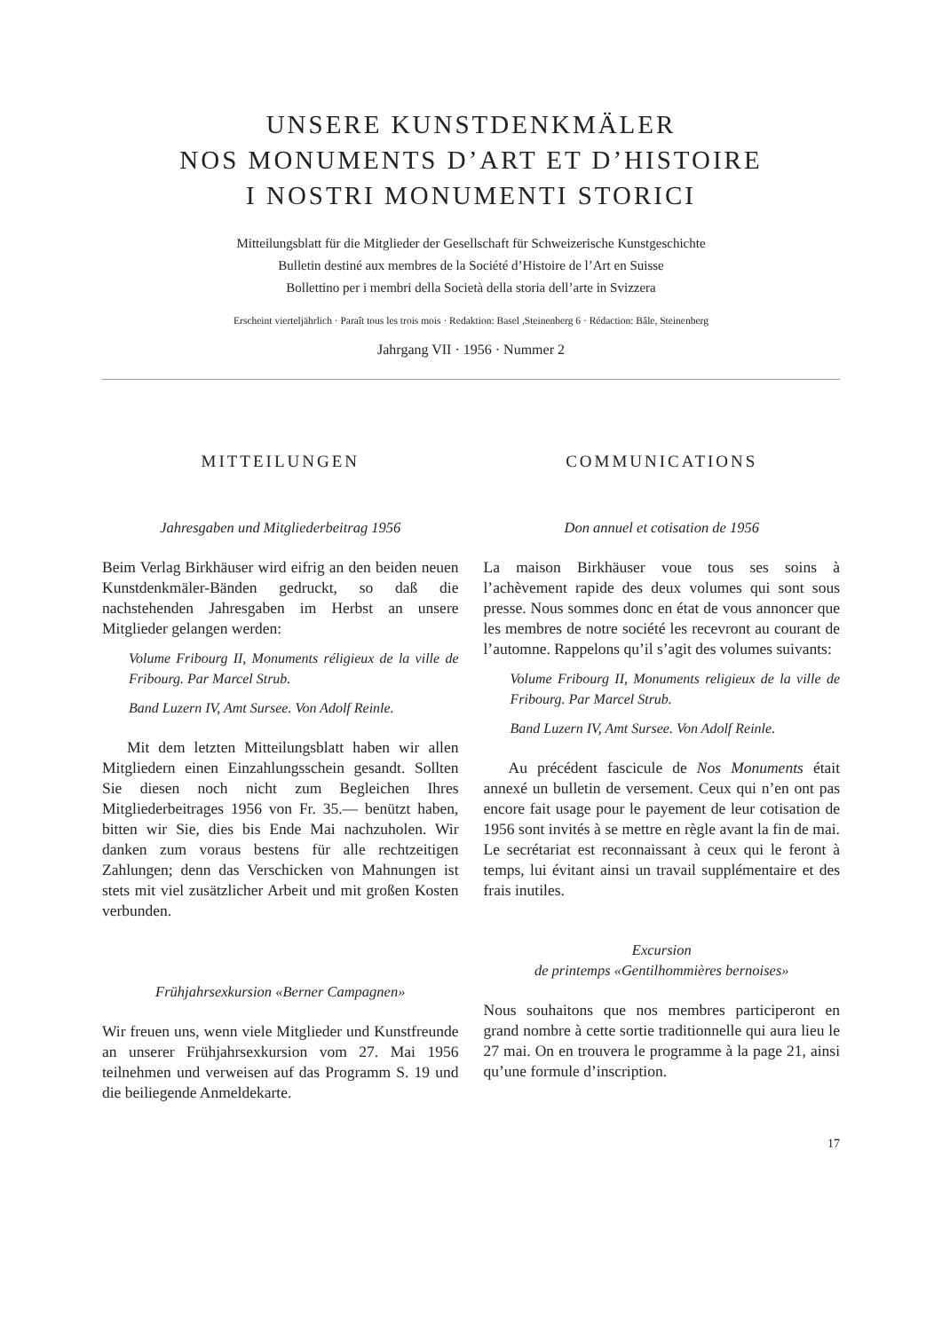UNSERE KUNSTDENKMÄLER
NOS MONUMENTS D’ART ET D’HISTOIRE
I NOSTRI MONUMENTI STORICI
Mitteilungsblatt für die Mitglieder der Gesellschaft für Schweizerische Kunstgeschichte
Bulletin destiné aux membres de la Société d’Histoire de l’Art en Suisse
Bollettino per i membri della Società della storia dell’arte in Svizzera
Erscheint vierteljährlich · Paraît tous les trois mois · Redaktion: Basel ,Steinenberg 6 · Rédaction: Bâle, Steinenberg
Jahrgang VII · 1956 · Nummer 2
MITTEILUNGEN
Jahresgaben und Mitgliederbeitrag 1956
Beim Verlag Birkhäuser wird eifrig an den beiden neuen Kunstdenkmäler-Bänden gedruckt, so daß die nachstehenden Jahresgaben im Herbst an unsere Mitglieder gelangen werden:
Volume Fribourg II, Monuments réligieux de la ville de Fribourg. Par Marcel Strub.
Band Luzern IV, Amt Sursee. Von Adolf Reinle.
Mit dem letzten Mitteilungsblatt haben wir allen Mitgliedern einen Einzahlungsschein gesandt. Sollten Sie diesen noch nicht zum Begleichen Ihres Mitgliederbeitrages 1956 von Fr. 35.— benützt haben, bitten wir Sie, dies bis Ende Mai nachzuholen. Wir danken zum voraus bestens für alle rechtzeitigen Zahlungen; denn das Verschicken von Mahnungen ist stets mit viel zusätzlicher Arbeit und mit großen Kosten verbunden.
Frühjahrsexkursion «Berner Campagnen»
Wir freuen uns, wenn viele Mitglieder und Kunstfreunde an unserer Frühjahrsexkursion vom 27. Mai 1956 teilnehmen und verweisen auf das Programm S. 19 und die beiliegende Anmeldekarte.
COMMUNICATIONS
Don annuel et cotisation de 1956
La maison Birkhäuser voue tous ses soins à l’achèvement rapide des deux volumes qui sont sous presse. Nous sommes donc en état de vous annoncer que les membres de notre société les recevront au courant de l’automne. Rappelons qu’il s’agit des volumes suivants:
Volume Fribourg II, Monuments religieux de la ville de Fribourg. Par Marcel Strub.
Band Luzern IV, Amt Sursee. Von Adolf Reinle.
Au précédent fascicule de Nos Monuments était annexé un bulletin de versement. Ceux qui n’en ont pas encore fait usage pour le payement de leur cotisation de 1956 sont invités à se mettre en règle avant la fin de mai. Le secrétariat est reconnaissant à ceux qui le feront à temps, lui évitant ainsi un travail supplémentaire et des frais inutiles.
Excursion
de printemps «Gentilhommières bernoises»
Nous souhaitons que nos membres participeront en grand nombre à cette sortie traditionnelle qui aura lieu le 27 mai. On en trouvera le programme à la page 21, ainsi qu’une formule d’inscription.
17